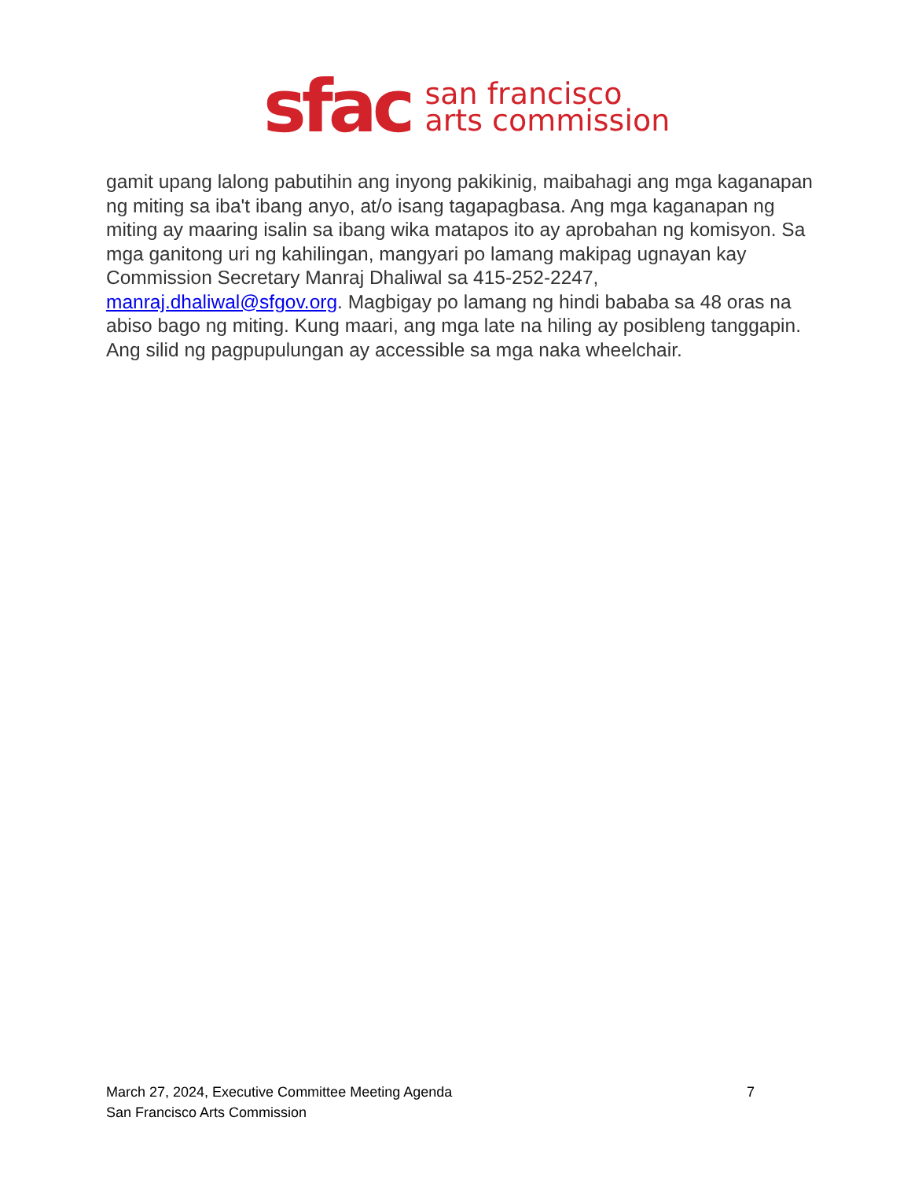sfac
san francisco
arts commission
gamit upang lalong pabutihin ang inyong pakikinig, maibahagi ang mga kaganapan ng miting sa iba't ibang anyo, at/o isang tagapagbasa. Ang mga kaganapan ng miting ay maaring isalin sa ibang wika matapos ito ay aprobahan ng komisyon. Sa mga ganitong uri ng kahilingan, mangyari po lamang makipag ugnayan kay Commission Secretary Manraj Dhaliwal sa 415-252-2247, manraj.dhaliwal@sfgov.org. Magbigay po lamang ng hindi bababa sa 48 oras na abiso bago ng miting. Kung maari, ang mga late na hiling ay posibleng tanggapin. Ang silid ng pagpupulungan ay accessible sa mga naka wheelchair.
March 27, 2024, Executive Committee Meeting Agenda 7
San Francisco Arts Commission